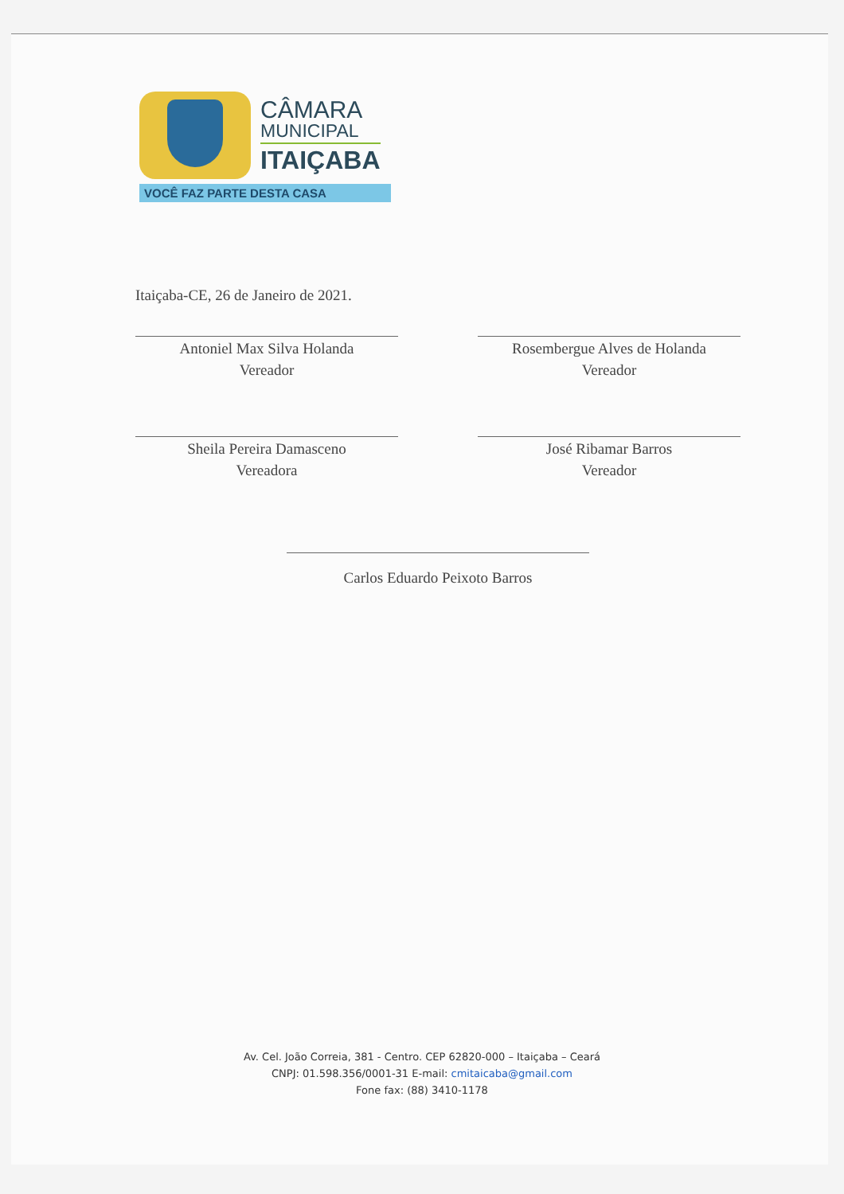CÂMARA
MUNICIPAL
ITAIÇABA
VOCÊ FAZ PARTE DESTA CASA
Itaiçaba-CE, 26 de Janeiro de 2021.
Antoniel Max Silva Holanda
Vereador
Rosembergue Alves de Holanda
Vereador
Sheila Pereira Damasceno
Vereadora
José Ribamar Barros
Vereador
Carlos Eduardo Peixoto Barros
Av. Cel. João Correia, 381 - Centro. CEP 62820-000 – Itaiçaba – Ceará
CNPJ: 01.598.356/0001-31 E-mail: cmitaicaba@gmail.com
Fone fax: (88) 3410-1178